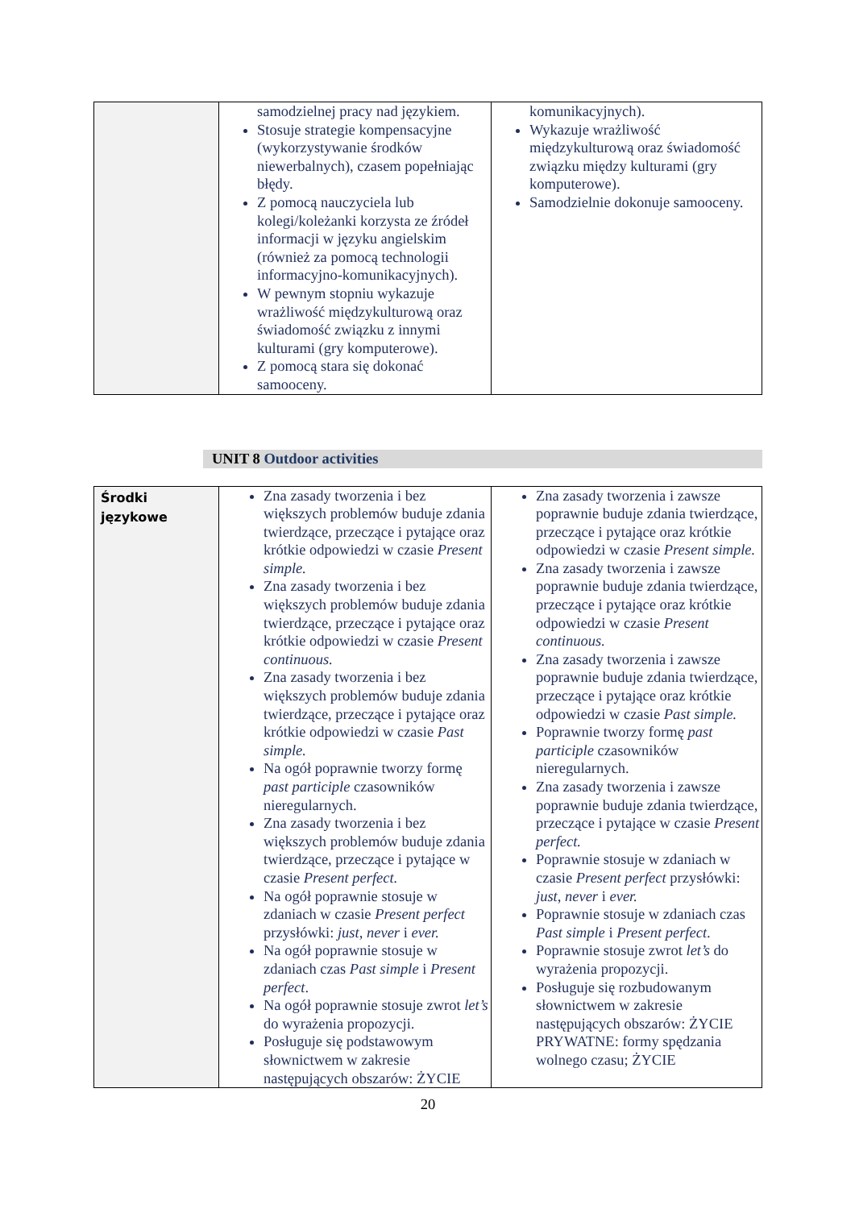| | samodzielnej pracy nad językiem. Stosuje strategie kompensacyjne (wykorzystywanie środków niewerbalnych), czasem popełniając błędy. Z pomocą nauczyciela lub kolegi/koleżanki korzysta ze źródeł informacji w języku angielskim (również za pomocą technologii informacyjno-komunikacyjnych). W pewnym stopniu wykazuje wrażliwość międzykulturową oraz świadomość związku z innymi kulturami (gry komputerowe). Z pomocą stara się dokonać samooceny. | komunikacyjnych). Wykazuje wrażliwość międzykulturową oraz świadomość związku między kulturami (gry komputerowe). Samodzielnie dokonuje samooceny. |
UNIT 8 Outdoor activities
| Środki językowe | Zna zasady tworzenia i bez większych problemów buduje zdania twierdzące, przeczące i pytające oraz krótkie odpowiedzi w czasie Present simple. Zna zasady tworzenia i bez większych problemów buduje zdania twierdzące, przeczące i pytające oraz krótkie odpowiedzi w czasie Present continuous. Zna zasady tworzenia i bez większych problemów buduje zdania twierdzące, przeczące i pytające oraz krótkie odpowiedzi w czasie Past simple. Na ogół poprawnie tworzy formę past participle czasowników nieregularnych. Zna zasady tworzenia i bez większych problemów buduje zdania twierdzące, przeczące i pytające w czasie Present perfect. Na ogół poprawnie stosuje w zdaniach w czasie Present perfect przysłówki: just, never i ever. Na ogół poprawnie stosuje w zdaniach czas Past simple i Present perfect . Na ogół poprawnie stosuje zwrot let’s do wyrażenia propozycji. Posługuje się podstawowym słownictwem w zakresie następujących obszarów: ŻYCIE | Zna zasady tworzenia i zawsze poprawnie buduje zdania twierdzące, przeczące i pytające oraz krótkie odpowiedzi w czasie Present simple. Zna zasady tworzenia i zawsze poprawnie buduje zdania twierdzące, przeczące i pytające oraz krótkie odpowiedzi w czasie Present continuous. Zna zasady tworzenia i zawsze poprawnie buduje zdania twierdzące, przeczące i pytające oraz krótkie odpowiedzi w czasie Past simple. Poprawnie tworzy formę past participle czasowników nieregularnych. Zna zasady tworzenia i zawsze poprawnie buduje zdania twierdzące, przeczące i pytające w czasie Present perfect. Poprawnie stosuje w zdaniach w czasie Present perfect przysłówki: just, never i ever. Poprawnie stosuje w zdaniach czas Past simple i Present perfect . Poprawnie stosuje zwrot let’s do wyrażenia propozycji. Posługuje się rozbudowanym słownictwem w zakresie następujących obszarów: ŻYCIE PRYWATNE: formy spędzania wolnego czasu; ŻYCIE |
20